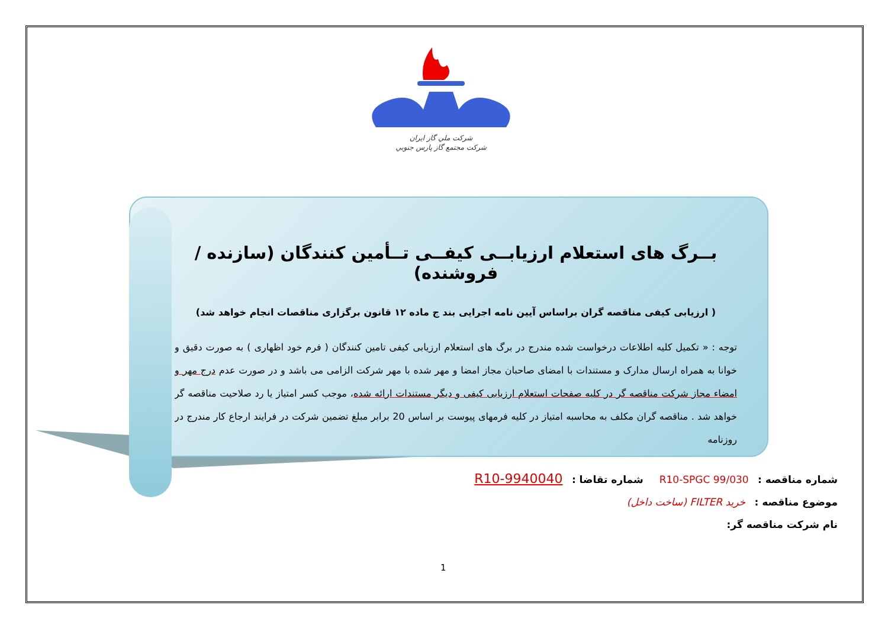شركت ملي گاز ايران
شركت مجتمع گاز پارس جنوبي
بــرگ های استعلام ارزیابــی کیفــی تــأمین کنندگان (سازنده / فروشنده)
( ارزیابی کیفی مناقصه گران براساس آیین نامه اجرایی بند ج ماده ۱۲ قانون برگزاری مناقصات انجام خواهد شد)
توجه : « تکمیل کلیه اطلاعات درخواست شده مندرج در برگ های استعلام ارزیابی کیفی تامین کنندگان ( فرم خود اظهاری ) به صورت دقیق و خوانا به همراه ارسال مدارک و مستندات با امضای صاحبان مجاز امضا و مهر شده با مهر شرکت الزامی می باشد و در صورت عدم درج مهر و امضاء مجاز شرکت مناقصه گر در کلیه صفحات استعلام ارزیابی کیفی و دیگر مستندات ارائه شده، موجب کسر امتیاز یا رد صلاحیت مناقصه گر خواهد شد . مناقصه گران مکلف به محاسبه امتیاز در کلیه فرمهای پیوست بر اساس 20 برابر مبلغ تضمین شرکت در فرایند ارجاع کار مندرج در روزنامه
شماره مناقصه : R10-SPGC 99/030 شماره تقاضا : R10-9940040
موضوع مناقصه : خرید FILTER (ساخت داخل)
نام شرکت مناقصه گر:
1